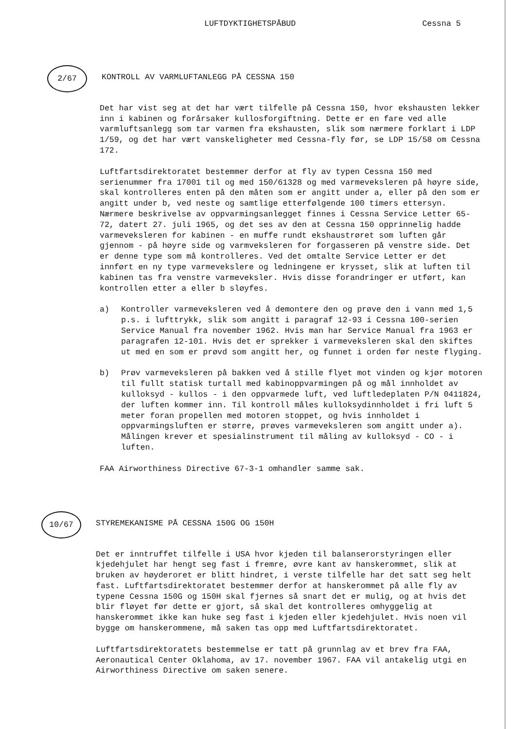LUFTDYKTIGHETSPÅBUD Cessna 5
2/67
KONTROLL AV VARMLUFTANLEGG PÅ CESSNA 150
Det har vist seg at det har vært tilfelle på Cessna 150, hvor ekshausten lekker inn i kabinen og forårsaker kullosforgiftning. Dette er en fare ved alle varmluftsanlegg som tar varmen fra ekshausten, slik som nærmere forklart i LDP 1/59, og det har vært vanskeligheter med Cessna-fly før, se LDP 15/58 om Cessna 172.
Luftfartsdirektoratet bestemmer derfor at fly av typen Cessna 150 med serienummer fra 17001 til og med 150/61328 og med varmeveksleren på høyre side, skal kontrolleres enten på den måten som er angitt under a, eller på den som er angitt under b, ved neste og samtlige etterfølgende 100 timers ettersyn. Nærmere beskrivelse av oppvarmingsanlegget finnes i Cessna Service Letter 65-72, datert 27. juli 1965, og det ses av den at Cessna 150 opprinnelig hadde varmeveksleren for kabinen - en muffe rundt ekshaustrøret som luften går gjennom - på høyre side og varmveksleren for forgasseren på venstre side. Det er denne type som må kontrolleres. Ved det omtalte Service Letter er det innført en ny type varmevekslere og ledningene er krysset, slik at luften til kabinen tas fra venstre varmeveksler. Hvis disse forandringer er utført, kan kontrollen etter a eller b sløyfes.
a) Kontroller varmeveksleren ved å demontere den og prøve den i vann med 1,5 p.s. i lufttrykk, slik som angitt i paragraf 12-93 i Cessna 100-serien Service Manual fra november 1962. Hvis man har Service Manual fra 1963 er paragrafen 12-101. Hvis det er sprekker i varmeveksleren skal den skiftes ut med en som er prøvd som angitt her, og funnet i orden før neste flyging.
b) Prøv varmeveksleren på bakken ved å stille flyet mot vinden og kjør motoren til fullt statisk turtall med kabinoppvarmingen på og mål innholdet av kulloksyd - kullos - i den oppvarmede luft, ved luftledeplaten P/N 0411824, der luften kommer inn. Til kontroll måles kulloksydinnholdet i fri luft 5 meter foran propellen med motoren stoppet, og hvis innholdet i oppvarmingsluften er større, prøves varmeveksleren som angitt under a). Målingen krever et spesialinstrument til måling av kulloksyd - CO - i luften.
FAA Airworthiness Directive 67-3-1 omhandler samme sak.
10/67
STYREMEKANISME PÅ CESSNA 150G OG 150H
Det er inntruffet tilfelle i USA hvor kjeden til balanserorstyringen eller kjedehjulet har hengt seg fast i fremre, øvre kant av hanskerommet, slik at bruken av høyderoret er blitt hindret, i verste tilfelle har det satt seg helt fast. Luftfartsdirektoratet bestemmer derfor at hanskerommet på alle fly av typene Cessna 150G og 150H skal fjernes så snart det er mulig, og at hvis det blir fløyet før dette er gjort, så skal det kontrolleres omhyggelig at hanskerommet ikke kan huke seg fast i kjeden eller kjedehjulet. Hvis noen vil bygge om hanskerommene, må saken tas opp med Luftfartsdirektoratet.
Luftfartsdirektoratets bestemmelse er tatt på grunnlag av et brev fra FAA, Aeronautical Center Oklahoma, av 17. november 1967. FAA vil antakelig utgi en Airworthiness Directive om saken senere.